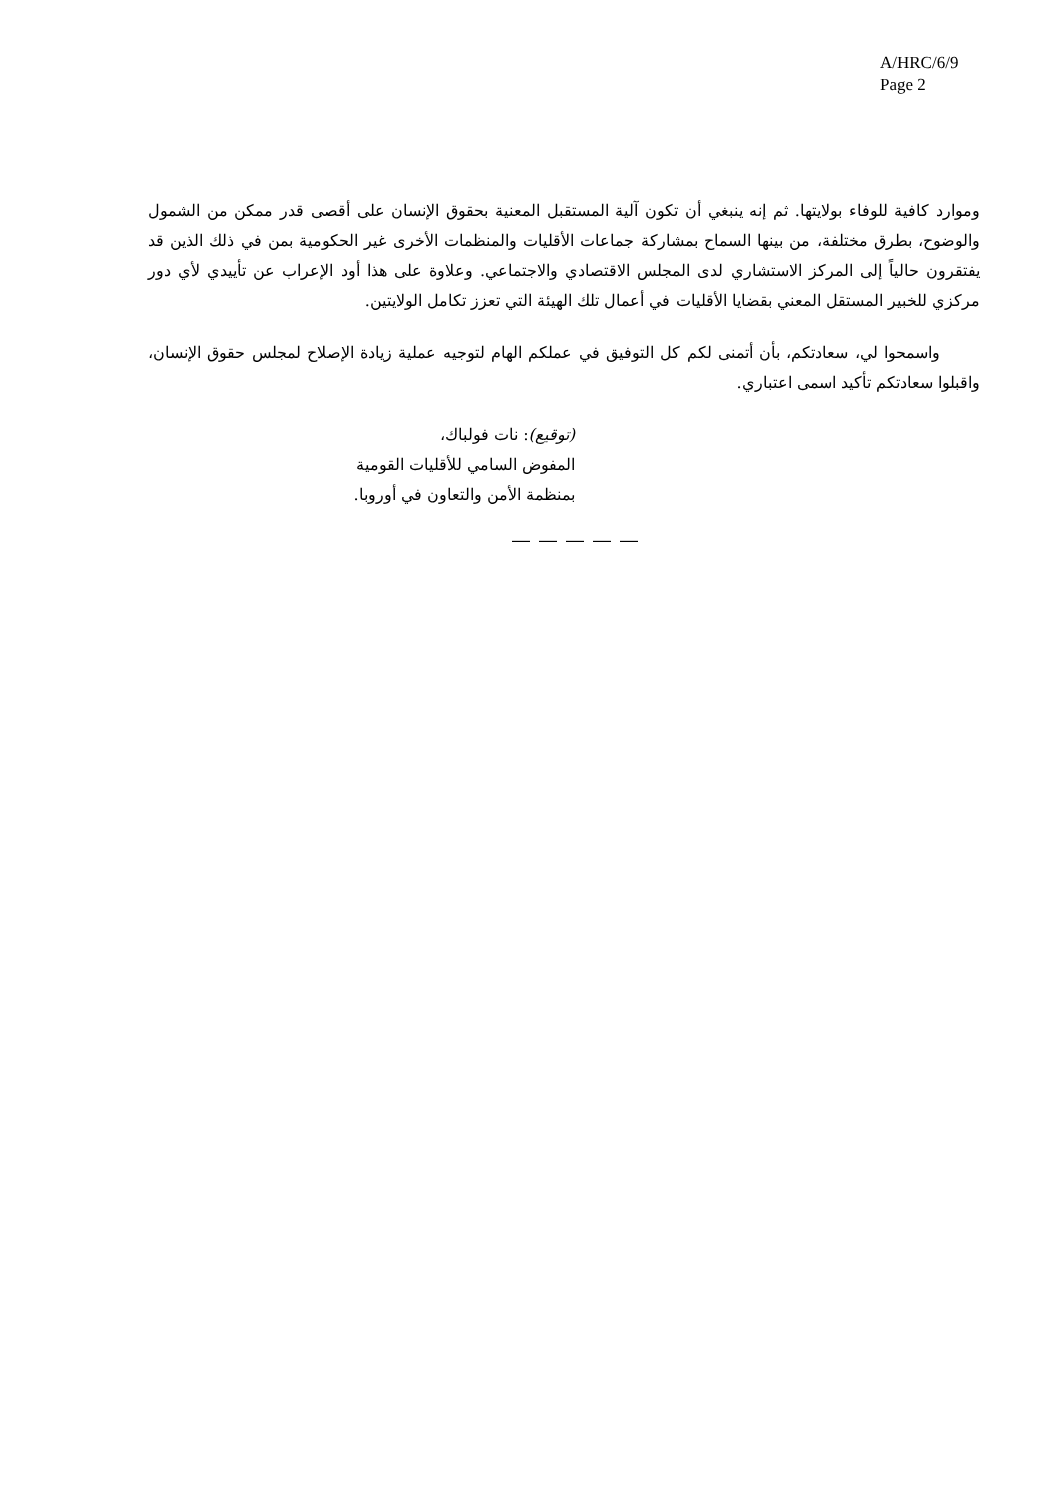A/HRC/6/9
Page 2
وموارد كافية للوفاء بولايتها. ثم إنه ينبغي أن تكون آلية المستقبل المعنية بحقوق الإنسان على أقصى قدر ممكن من الشمول والوضوح، بطرق مختلفة، من بينها السماح بمشاركة جماعات الأقليات والمنظمات الأخرى غير الحكومية بمن في ذلك الذين قد يفتقرون حالياً إلى المركز الاستشاري لدى المجلس الاقتصادي والاجتماعي. وعلاوة على هذا أود الإعراب عن تأييدي لأي دور مركزي للخبير المستقل المعني بقضايا الأقليات في أعمال تلك الهيئة التي تعزز تكامل الولايتين.
واسمحوا لي، سعادتكم، بأن أتمنى لكم كل التوفيق في عملكم الهام لتوجيه عملية زيادة الإصلاح لمجلس حقوق الإنسان، واقبلوا سعادتكم تأكيد اسمى اعتباري.
(توقيع): نات فولباك،
المفوض السامي للأقليات القومية
بمنظمة الأمن والتعاون في أوروبا.
— — — — —